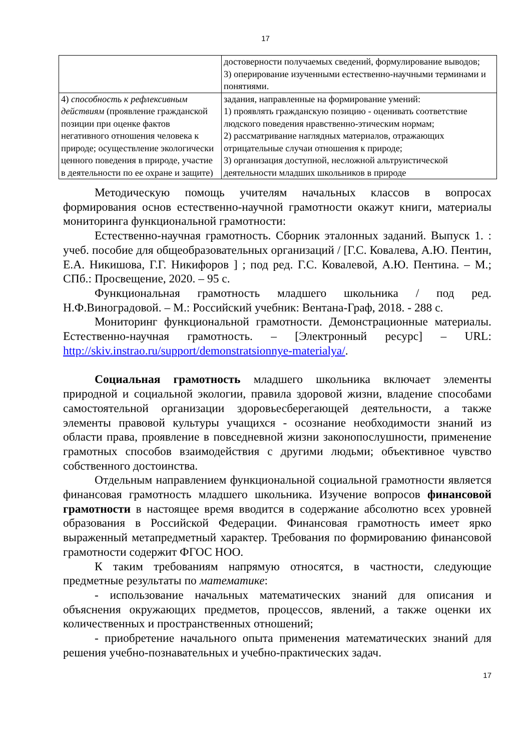17
| | достоверности получаемых сведений, формулирование выводов; 3) оперирование изученными естественно-научными терминами и понятиями. |
| 4) способность к рефлексивным действиям (проявление гражданской позиции при оценке фактов негативного отношения человека к природе; осуществление экологически ценного поведения в природе, участие в деятельности по ее охране и защите) | задания, направленные на формирование умений: 1) проявлять гражданскую позицию - оценивать соответствие людского поведения нравственно-этическим нормам; 2) рассматривание наглядных материалов, отражающих отрицательные случаи отношения к природе; 3) организация доступной, несложной альтруистической деятельности младших школьников в природе |
Методическую помощь учителям начальных классов в вопросах формирования основ естественно-научной грамотности окажут книги, материалы мониторинга функциональной грамотности:
Естественно-научная грамотность. Сборник эталонных заданий. Выпуск 1. : учеб. пособие для общеобразовательных организаций / [Г.С. Ковалева, А.Ю. Пентин, Е.А. Никишова, Г.Г. Никифоров ] ; под ред. Г.С. Ковалевой, А.Ю. Пентина. – М.; СПб.: Просвещение, 2020. – 95 с.
Функциональная грамотность младшего школьника / под ред. Н.Ф.Виноградовой. – М.: Российский учебник: Вентана-Граф, 2018. - 288 с.
Мониторинг функциональной грамотности. Демонстрационные материалы. Естественно-научная грамотность. – [Электронный ресурс] – URL: http://skiv.instrao.ru/support/demonstratsionnye-materialya/.
Социальная грамотность младшего школьника включает элементы природной и социальной экологии, правила здоровой жизни, владение способами самостоятельной организации здоровьесберегающей деятельности, а также элементы правовой культуры учащихся - осознание необходимости знаний из области права, проявление в повседневной жизни законопослушности, применение грамотных способов взаимодействия с другими людьми; объективное чувство собственного достоинства.
Отдельным направлением функциональной социальной грамотности является финансовая грамотность младшего школьника. Изучение вопросов финансовой грамотности в настоящее время вводится в содержание абсолютно всех уровней образования в Российской Федерации. Финансовая грамотность имеет ярко выраженный метапредметный характер. Требования по формированию финансовой грамотности содержит ФГОС НОО.
К таким требованиям напрямую относятся, в частности, следующие предметные результаты по математике:
- использование начальных математических знаний для описания и объяснения окружающих предметов, процессов, явлений, а также оценки их количественных и пространственных отношений;
- приобретение начального опыта применения математических знаний для решения учебно-познавательных и учебно-практических задач.
17